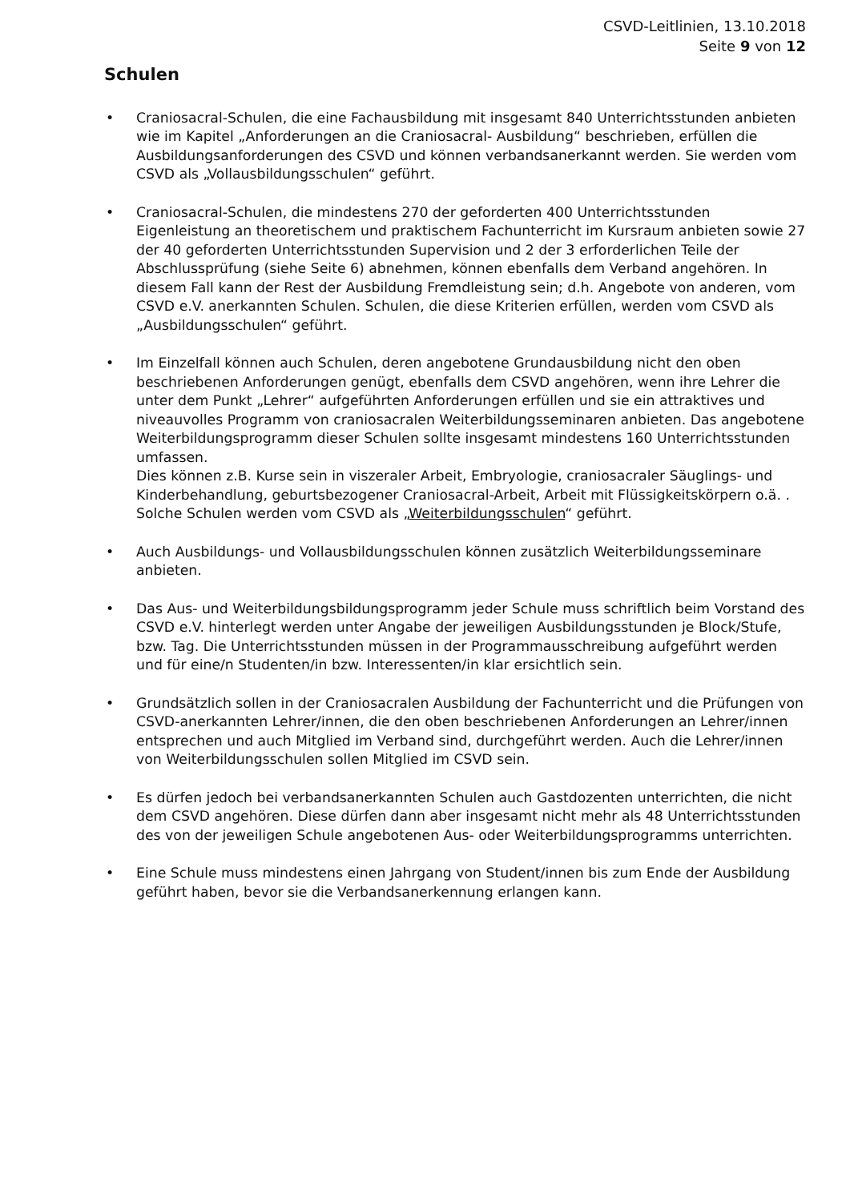CSVD-Leitlinien, 13.10.2018
Seite 9 von 12
Schulen
• Craniosacral-Schulen, die eine Fachausbildung mit insgesamt 840 Unterrichtsstunden anbieten wie im Kapitel „Anforderungen an die Craniosacral- Ausbildung“ beschrieben, erfüllen die Ausbildungsanforderungen des CSVD und können verbandsanerkannt werden. Sie werden vom CSVD als „Vollausbildungsschulen“ geführt.
• Craniosacral-Schulen, die mindestens 270 der geforderten 400 Unterrichtsstunden Eigenleistung an theoretischem und praktischem Fachunterricht im Kursraum anbieten sowie 27 der 40 geforderten Unterrichtsstunden Supervision und 2 der 3 erforderlichen Teile der Abschlussprüfung (siehe Seite 6) abnehmen, können ebenfalls dem Verband angehören. In diesem Fall kann der Rest der Ausbildung Fremdleistung sein; d.h. Angebote von anderen, vom CSVD e.V. anerkannten Schulen. Schulen, die diese Kriterien erfüllen, werden vom CSVD als „Ausbildungsschulen“ geführt.
• Im Einzelfall können auch Schulen, deren angebotene Grundausbildung nicht den oben beschriebenen Anforderungen genügt, ebenfalls dem CSVD angehören, wenn ihre Lehrer die unter dem Punkt „Lehrer“ aufgeführten Anforderungen erfüllen und sie ein attraktives und niveauvolles Programm von craniosacralen Weiterbildungsseminaren anbieten. Das angebotene Weiterbildungsprogramm dieser Schulen sollte insgesamt mindestens 160 Unterrichtsstunden umfassen.
Dies können z.B. Kurse sein in viszeraler Arbeit, Embryologie, craniosacraler Säuglings- und Kinderbehandlung, geburtsbezogener Craniosacral-Arbeit, Arbeit mit Flüssigkeitskörpern o.ä. . Solche Schulen werden vom CSVD als „Weiterbildungsschulen“ geführt.
• Auch Ausbildungs- und Vollausbildungsschulen können zusätzlich Weiterbildungsseminare anbieten.
• Das Aus- und Weiterbildungsbildungsprogramm jeder Schule muss schriftlich beim Vorstand des CSVD e.V. hinterlegt werden unter Angabe der jeweiligen Ausbildungsstunden je Block/Stufe, bzw. Tag. Die Unterrichtsstunden müssen in der Programmausschreibung aufgeführt werden und für eine/n Studenten/in bzw. Interessenten/in klar ersichtlich sein.
• Grundsätzlich sollen in der Craniosacralen Ausbildung der Fachunterricht und die Prüfungen von CSVD-anerkannten Lehrer/innen, die den oben beschriebenen Anforderungen an Lehrer/innen entsprechen und auch Mitglied im Verband sind, durchgeführt werden. Auch die Lehrer/innen von Weiterbildungsschulen sollen Mitglied im CSVD sein.
• Es dürfen jedoch bei verbandsanerkannten Schulen auch Gastdozenten unterrichten, die nicht dem CSVD angehören. Diese dürfen dann aber insgesamt nicht mehr als 48 Unterrichtsstunden des von der jeweiligen Schule angebotenen Aus- oder Weiterbildungsprogramms unterrichten.
• Eine Schule muss mindestens einen Jahrgang von Student/innen bis zum Ende der Ausbildung geführt haben, bevor sie die Verbandsanerkennung erlangen kann.